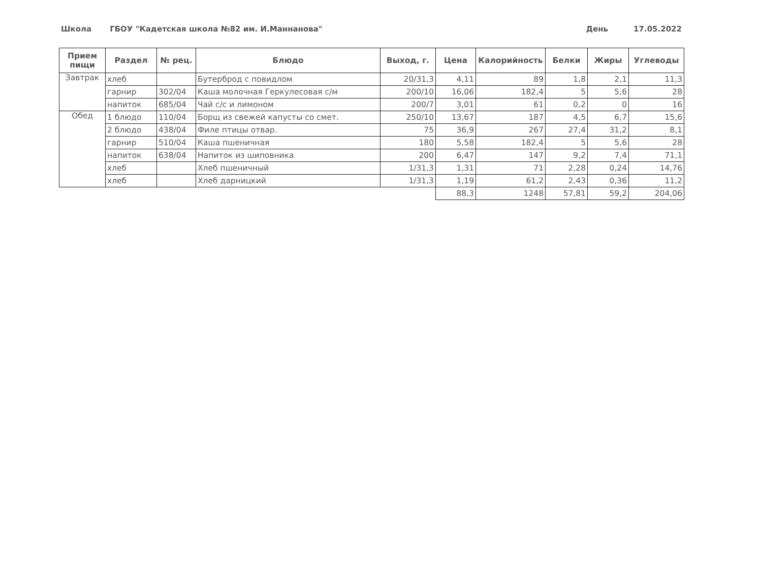Школа ГБОУ "Кадетская школа №82 им. И.Маннанова" День 17.05.2022
| Прием пищи | Раздел | № рец. | Блюдо | Выход, г. | Цена | Калорийность | Белки | Жиры | Углеводы |
| --- | --- | --- | --- | --- | --- | --- | --- | --- | --- |
| Завтрак | хлеб | | Бутерброд с повидлом | 20/31,3 | 4,11 | 89 | 1,8 | 2,1 | 11,3 |
| | гарнир | 302/04 | Каша молочная Геркулесовая с/м | 200/10 | 16,06 | 182,4 | 5 | 5,6 | 28 |
| | напиток | 685/04 | Чай с/с и лимоном | 200/7 | 3,01 | 61 | 0,2 | 0 | 16 |
| Обед | 1 блюдо | 110/04 | Борщ из свежей капусты со смет. | 250/10 | 13,67 | 187 | 4,5 | 6,7 | 15,6 |
| | 2 блюдо | 438/04 | Филе птицы отвар. | 75 | 36,9 | 267 | 27,4 | 31,2 | 8,1 |
| | гарнир | 510/04 | Каша пшеничная | 180 | 5,58 | 182,4 | 5 | 5,6 | 28 |
| | напиток | 638/04 | Напиток из шиповника | 200 | 6,47 | 147 | 9,2 | 7,4 | 71,1 |
| | хлеб | | Хлеб пшеничный | 1/31,3 | 1,31 | 71 | 2,28 | 0,24 | 14,76 |
| | хлеб | | Хлеб дарницкий | 1/31,3 | 1,19 | 61,2 | 2,43 | 0,36 | 11,2 |
| | | | | | 88,3 | 1248 | 57,81 | 59,2 | 204,06 |